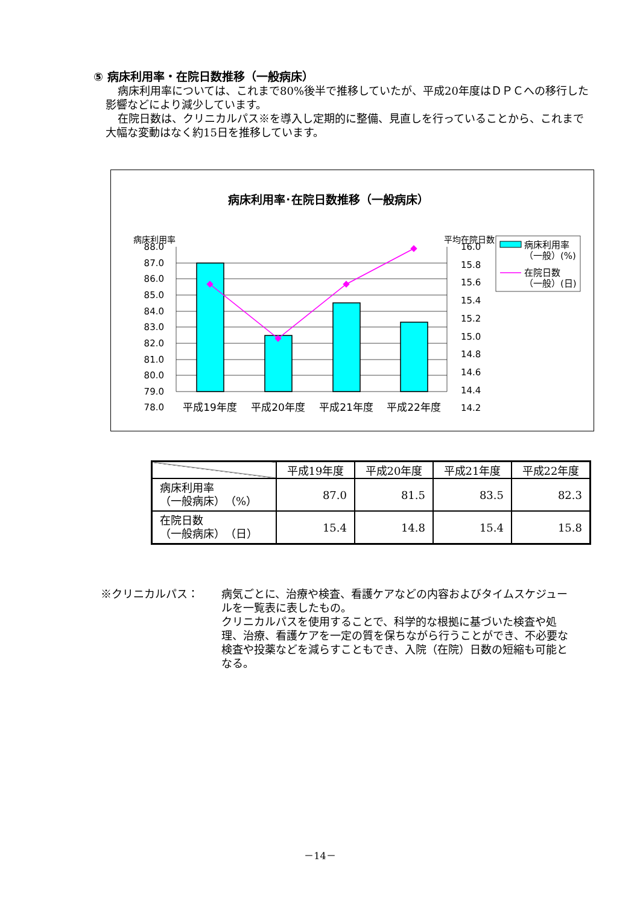⑤ 病床利用率・在院日数推移（一般病床）
病床利用率については、これまで80%後半で推移していたが、平成20年度はＤＰＣへの移行した影響などにより減少しています。
在院日数は、クリニカルパス※を導入し定期的に整備、見直しを行っていることから、これまで大幅な変動はなく約15日を推移しています。
病床利用率･在院日数推移（一般病床）
病床利用率
平均在院日数
88.0
87.0
86.0
85.0
84.0
83.0
82.0
81.0
80.0
79.0
78.0
16.0
15.8
15.6
15.4
15.2
15.0
14.8
14.6
14.4
14.2
平成19年度
平成20年度
平成21年度
平成22年度
病床利用率
（一般）(%)
在院日数
（一般）(日)
| | 平成19年度 | 平成20年度 | 平成21年度 | 平成22年度 |
| --- | --- | --- | --- | --- |
| 病床利用率 （一般病床） （%） | 87.0 | 81.5 | 83.5 | 82.3 |
| 在院日数 （一般病床） （日） | 15.4 | 14.8 | 15.4 | 15.8 |
※クリニカルパス： 病気ごとに、治療や検査、看護ケアなどの内容およびタイムスケジュールを一覧表に表したもの。
クリニカルパスを使用することで、科学的な根拠に基づいた検査や処理、治療、看護ケアを一定の質を保ちながら行うことができ、不必要な検査や投薬などを減らすこともでき、入院（在院）日数の短縮も可能となる。
－14－